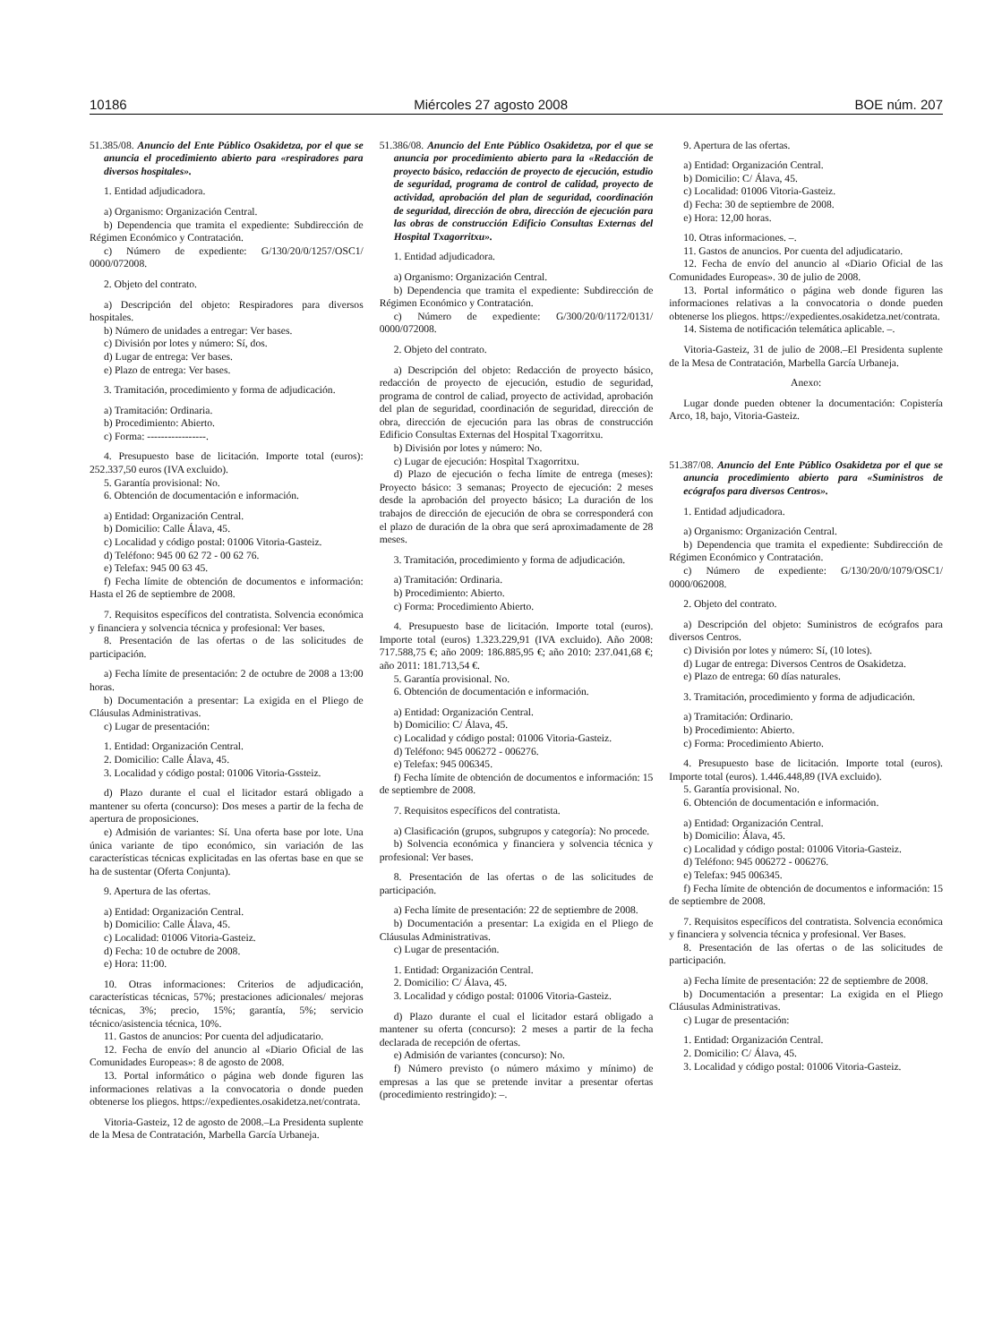10186 Miércoles 27 agosto 2008 BOE núm. 207
51.385/08. Anuncio del Ente Público Osakidetza, por el que se anuncia el procedimiento abierto para «respiradores para diversos hospitales».
1. Entidad adjudicadora.
a) Organismo: Organización Central.
b) Dependencia que tramita el expediente: Subdirección de Régimen Económico y Contratación.
c) Número de expediente: G/130/20/0/1257/OSC1/ 0000/072008.
2. Objeto del contrato.
a) Descripción del objeto: Respiradores para diversos hospitales.
b) Número de unidades a entregar: Ver bases.
c) División por lotes y número: Sí, dos.
d) Lugar de entrega: Ver bases.
e) Plazo de entrega: Ver bases.
3. Tramitación, procedimiento y forma de adjudicación.
a) Tramitación: Ordinaria.
b) Procedimiento: Abierto.
c) Forma: -----------------.
4. Presupuesto base de licitación. Importe total (euros): 252.337,50 euros (IVA excluido).
5. Garantía provisional: No.
6. Obtención de documentación e información.
a) Entidad: Organización Central.
b) Domicilio: Calle Álava, 45.
c) Localidad y código postal: 01006 Vitoria-Gasteiz.
d) Teléfono: 945 00 62 72 - 00 62 76.
e) Telefax: 945 00 63 45.
f) Fecha límite de obtención de documentos e información: Hasta el 26 de septiembre de 2008.
7. Requisitos específicos del contratista. Solvencia económica y financiera y solvencia técnica y profesional: Ver bases.
8. Presentación de las ofertas o de las solicitudes de participación.
a) Fecha límite de presentación: 2 de octubre de 2008 a 13:00 horas.
b) Documentación a presentar: La exigida en el Pliego de Cláusulas Administrativas.
c) Lugar de presentación:
1. Entidad: Organización Central.
2. Domicilio: Calle Álava, 45.
3. Localidad y código postal: 01006 Vitoria-Gssteiz.
d) Plazo durante el cual el licitador estará obligado a mantener su oferta (concurso): Dos meses a partir de la fecha de apertura de proposiciones.
e) Admisión de variantes: Sí. Una oferta base por lote. Una única variante de tipo económico, sin variación de las características técnicas explicitadas en las ofertas base en que se ha de sustentar (Oferta Conjunta).
9. Apertura de las ofertas.
a) Entidad: Organización Central.
b) Domicilio: Calle Álava, 45.
c) Localidad: 01006 Vitoria-Gasteiz.
d) Fecha: 10 de octubre de 2008.
e) Hora: 11:00.
10. Otras informaciones: Criterios de adjudicación, características técnicas, 57%; prestaciones adicionales/ mejoras técnicas, 3%; precio, 15%; garantía, 5%; servicio técnico/asistencia técnica, 10%.
11. Gastos de anuncios: Por cuenta del adjudicatario.
12. Fecha de envío del anuncio al «Diario Oficial de las Comunidades Europeas»: 8 de agosto de 2008.
13. Portal informático o página web donde figuren las informaciones relativas a la convocatoria o donde pueden obtenerse los pliegos. https://expedientes.osakidetza.net/contrata.
Vitoria-Gasteiz, 12 de agosto de 2008.–La Presidenta suplente de la Mesa de Contratación, Marbella García Urbaneja.
51.386/08. Anuncio del Ente Público Osakidetza, por el que se anuncia por procedimiento abierto para la «Redacción de proyecto básico, redacción de proyecto de ejecución, estudio de seguridad, programa de control de calidad, proyecto de actividad, aprobación del plan de seguridad, coordinación de seguridad, dirección de obra, dirección de ejecución para las obras de construcción Edificio Consultas Externas del Hospital Txagorritxu».
1. Entidad adjudicadora.
a) Organismo: Organización Central.
b) Dependencia que tramita el expediente: Subdirección de Régimen Económico y Contratación.
c) Número de expediente: G/300/20/0/1172/0131/ 0000/072008.
2. Objeto del contrato.
a) Descripción del objeto: Redacción de proyecto básico, redacción de proyecto de ejecución, estudio de seguridad, programa de control de caliad, proyecto de actividad, aprobación del plan de seguridad, coordinación de seguridad, dirección de obra, dirección de ejecución para las obras de construcción Edificio Consultas Externas del Hospital Txagorritxu.
b) División por lotes y número: No.
c) Lugar de ejecución: Hospìtal Txagorritxu.
d) Plazo de ejecución o fecha límite de entrega (meses): Proyecto básico: 3 semanas; Proyecto de ejecución: 2 meses desde la aprobación del proyecto básico; La duración de los trabajos de dirección de ejecución de obra se corresponderá con el plazo de duración de la obra que será aproximadamente de 28 meses.
3. Tramitación, procedimiento y forma de adjudicación.
a) Tramitación: Ordinaria.
b) Procedimiento: Abierto.
c) Forma: Procedimiento Abierto.
4. Presupuesto base de licitación. Importe total (euros). Importe total (euros) 1.323.229,91 (IVA excluido). Año 2008: 717.588,75 €; año 2009: 186.885,95 €; año 2010: 237.041,68 €; año 2011: 181.713,54 €.
5. Garantía provisional. No.
6. Obtención de documentación e información.
a) Entidad: Organización Central.
b) Domicilio: C/ Álava, 45.
c) Localidad y código postal: 01006 Vitoria-Gasteiz.
d) Teléfono: 945 006272 - 006276.
e) Telefax: 945 006345.
f) Fecha límite de obtención de documentos e información: 15 de septiembre de 2008.
7. Requisitos específicos del contratista.
a) Clasificación (grupos, subgrupos y categoría): No procede.
b) Solvencia económica y financiera y solvencia técnica y profesional: Ver bases.
8. Presentación de las ofertas o de las solicitudes de participación.
a) Fecha límite de presentación: 22 de septiembre de 2008.
b) Documentación a presentar: La exigida en el Pliego de Cláusulas Administrativas.
c) Lugar de presentación.
1. Entidad: Organización Central.
2. Domicilio: C/ Álava, 45.
3. Localidad y código postal: 01006 Vitoria-Gasteiz.
d) Plazo durante el cual el licitador estará obligado a mantener su oferta (concurso): 2 meses a partir de la fecha declarada de recepción de ofertas.
e) Admisión de variantes (concurso): No.
f) Número previsto (o número máximo y mínimo) de empresas a las que se pretende invitar a presentar ofertas (procedimiento restringido): –.
9. Apertura de las ofertas.
a) Entidad: Organización Central.
b) Domicilio: C/ Álava, 45.
c) Localidad: 01006 Vitoria-Gasteiz.
d) Fecha: 30 de septiembre de 2008.
e) Hora: 12,00 horas.
10. Otras informaciones. –.
11. Gastos de anuncios. Por cuenta del adjudicatario.
12. Fecha de envío del anuncio al «Diario Oficial de las Comunidades Europeas». 30 de julio de 2008.
13. Portal informático o página web donde figuren las informaciones relativas a la convocatoria o donde pueden obtenerse los pliegos. https://expedientes.osakidetza.net/contrata.
14. Sistema de notificación telemática aplicable. –.
Vitoria-Gasteiz, 31 de julio de 2008.–El Presidenta suplente de la Mesa de Contratación, Marbella García Urbaneja.
Anexo:
Lugar donde pueden obtener la documentación: Copistería Arco, 18, bajo, Vitoria-Gasteiz.
51.387/08. Anuncio del Ente Público Osakidetza por el que se anuncia procedimiento abierto para «Suministros de ecógrafos para diversos Centros».
1. Entidad adjudicadora.
a) Organismo: Organización Central.
b) Dependencia que tramita el expediente: Subdirección de Régimen Económico y Contratación.
c) Número de expediente: G/130/20/0/1079/OSC1/ 0000/062008.
2. Objeto del contrato.
a) Descripción del objeto: Suministros de ecógrafos para diversos Centros.
c) División por lotes y número: Sí, (10 lotes).
d) Lugar de entrega: Diversos Centros de Osakidetza.
e) Plazo de entrega: 60 días naturales.
3. Tramitación, procedimiento y forma de adjudicación.
a) Tramitación: Ordinario.
b) Procedimiento: Abierto.
c) Forma: Procedimiento Abierto.
4. Presupuesto base de licitación. Importe total (euros). Importe total (euros). 1.446.448,89 (IVA excluido).
5. Garantía provisional. No.
6. Obtención de documentación e información.
a) Entidad: Organización Central.
b) Domicilio: Álava, 45.
c) Localidad y código postal: 01006 Vitoria-Gasteiz.
d) Teléfono: 945 006272 - 006276.
e) Telefax: 945 006345.
f) Fecha límite de obtención de documentos e información: 15 de septiembre de 2008.
7. Requisitos específicos del contratista. Solvencia económica y financiera y solvencia técnica y profesional. Ver Bases.
8. Presentación de las ofertas o de las solicitudes de participación.
a) Fecha límite de presentación: 22 de septiembre de 2008.
b) Documentación a presentar: La exigida en el Pliego Cláusulas Administrativas.
c) Lugar de presentación:
1. Entidad: Organización Central.
2. Domicilio: C/ Álava, 45.
3. Localidad y código postal: 01006 Vitoria-Gasteiz.